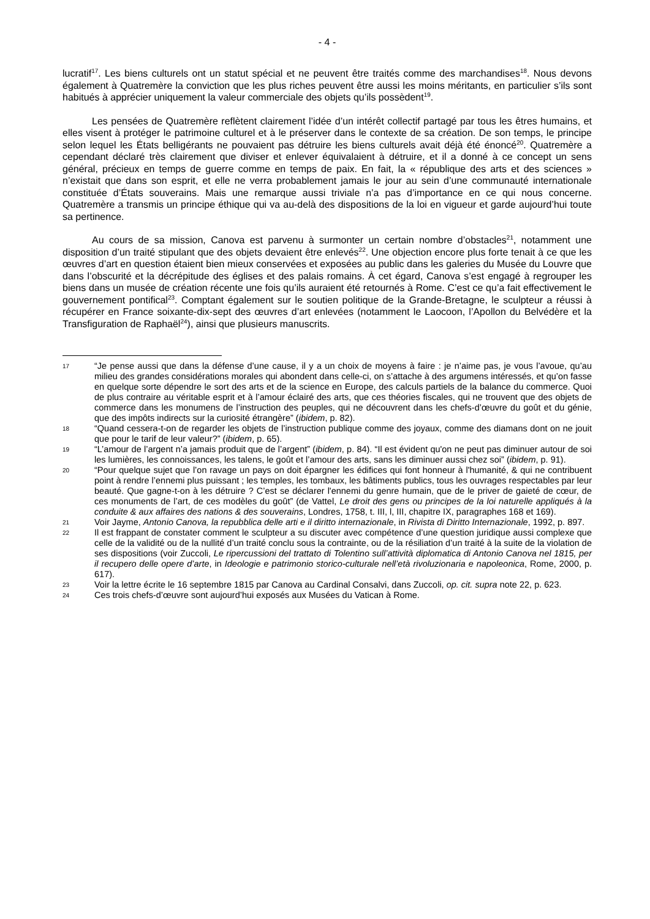- 4 -
lucratif<sup>17</sup>. Les biens culturels ont un statut spécial et ne peuvent être traités comme des marchandises<sup>18</sup>. Nous devons également à Quatremère la conviction que les plus riches peuvent être aussi les moins méritants, en particulier s’ils sont habitués à apprécier uniquement la valeur commerciale des objets qu’ils possèdent<sup>19</sup>.
Les pensées de Quatremère reflètent clairement l’idée d’un intérêt collectif partagé par tous les êtres humains, et elles visent à protéger le patrimoine culturel et à le préserver dans le contexte de sa création. De son temps, le principe selon lequel les États belligérants ne pouvaient pas détruire les biens culturels avait déjà été énoncé<sup>20</sup>. Quatremère a cependant déclaré très clairement que diviser et enlever équivalaient à détruire, et il a donné à ce concept un sens général, précieux en temps de guerre comme en temps de paix. En fait, la « république des arts et des sciences » n’existait que dans son esprit, et elle ne verra probablement jamais le jour au sein d’une communauté internationale constituée d’États souverains. Mais une remarque aussi triviale n’a pas d’importance en ce qui nous concerne. Quatremère a transmis un principe éthique qui va au-delà des dispositions de la loi en vigueur et garde aujourd’hui toute sa pertinence.
Au cours de sa mission, Canova est parvenu à surmonter un certain nombre d’obstacles<sup>21</sup>, notamment une disposition d’un traité stipulant que des objets devaient être enlevés<sup>22</sup>. Une objection encore plus forte tenait à ce que les œuvres d’art en question étaient bien mieux conservées et exposées au public dans les galeries du Musée du Louvre que dans l’obscurité et la décrépitude des églises et des palais romains. À cet égard, Canova s’est engagé à regrouper les biens dans un musée de création récente une fois qu’ils auraient été retournés à Rome. C’est ce qu’a fait effectivement le gouvernement pontifical<sup>23</sup>. Comptant également sur le soutien politique de la Grande-Bretagne, le sculpteur a réussi à récupérer en France soixante-dix-sept des œuvres d’art enlevées (notamment le Laocoon, l’Apollon du Belvédère et la Transfiguration de Raphaël<sup>24</sup>), ainsi que plusieurs manuscrits.
17 “Je pense aussi que dans la défense d’une cause, il y a un choix de moyens à faire : je n’aime pas, je vous l’avoue, qu’au milieu des grandes considérations morales qui abondent dans celle-ci, on s’attache à des argumens intéressés, et qu’on fasse en quelque sorte dépendre le sort des arts et de la science en Europe, des calculs partiels de la balance du commerce. Quoi de plus contraire au véritable esprit et à l’amour éclairé des arts, que ces théories fiscales, qui ne trouvent que des objets de commerce dans les monumens de l’instruction des peuples, qui ne découvrent dans les chefs-d’œuvre du goût et du génie, que des impôts indirects sur la curiosité étrangère” (ibidem, p. 82).
18 “Quand cessera-t-on de regarder les objets de l’instruction publique comme des joyaux, comme des diamans dont on ne jouit que pour le tarif de leur valeur?” (ibidem, p. 65).
19 “L’amour de l’argent n’a jamais produit que de l’argent” (ibidem, p. 84). “Il est évident qu'on ne peut pas diminuer autour de soi les lumières, les connoissances, les talens, le goût et l’amour des arts, sans les diminuer aussi chez soi” (ibidem, p. 91).
20 “Pour quelque sujet que l’on ravage un pays on doit épargner les édifices qui font honneur à l'humanité, & qui ne contribuent point à rendre l’ennemi plus puissant ; les temples, les tombaux, les bâtiments publics, tous les ouvrages respectables par leur beauté. Que gagne-t-on à les détruire ? C’est se déclarer l'ennemi du genre humain, que de le priver de gaieté de cœur, de ces monuments de l’art, de ces modèles du goût” (de Vattel, Le droit des gens ou principes de la loi naturelle appliqués à la conduite & aux affaires des nations & des souverains, Londres, 1758, t. III, l, III, chapitre IX, paragraphes 168 et 169).
21 Voir Jayme, Antonio Canova, la repubblica delle arti e il diritto internazionale, in Rivista di Diritto Internazionale, 1992, p. 897.
22 Il est frappant de constater comment le sculpteur a su discuter avec compétence d’une question juridique aussi complexe que celle de la validité ou de la nullité d’un traité conclu sous la contrainte, ou de la résiliation d’un traité à la suite de la violation de ses dispositions (voir Zuccoli, Le ripercussioni del trattato di Tolentino sull’attività diplomatica di Antonio Canova nel 1815, per il recupero delle opere d’arte, in Ideologie e patrimonio storico-culturale nell’età rivoluzionaria e napoleonica, Rome, 2000, p. 617).
23 Voir la lettre écrite le 16 septembre 1815 par Canova au Cardinal Consalvi, dans Zuccoli, op. cit. supra note 22, p. 623.
24 Ces trois chefs-d’œuvre sont aujourd’hui exposés aux Musées du Vatican à Rome.